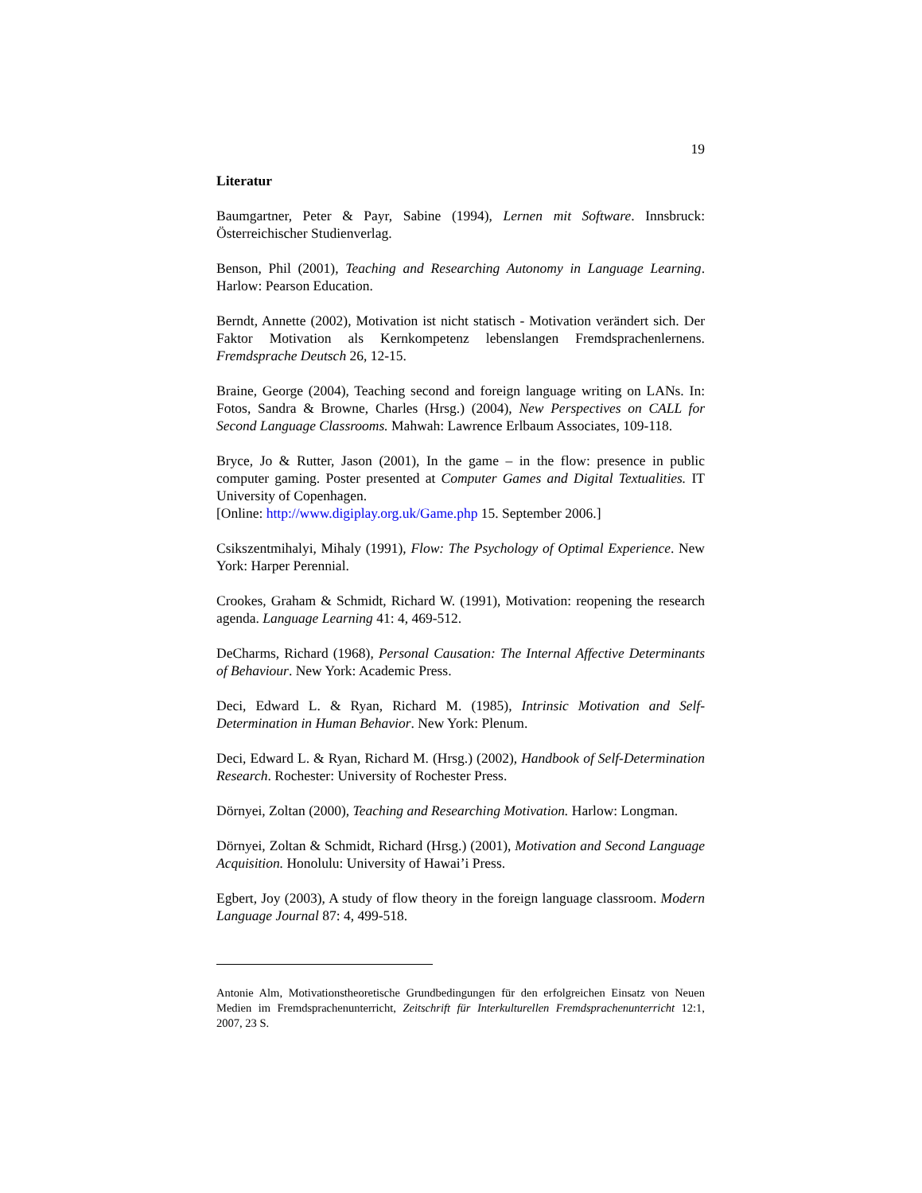19
Literatur
Baumgartner, Peter & Payr, Sabine (1994), Lernen mit Software. Innsbruck: Österreichischer Studienverlag.
Benson, Phil (2001), Teaching and Researching Autonomy in Language Learning. Harlow: Pearson Education.
Berndt, Annette (2002), Motivation ist nicht statisch - Motivation verändert sich. Der Faktor Motivation als Kernkompetenz lebenslangen Fremdsprachenlernens. Fremdsprache Deutsch 26, 12-15.
Braine, George (2004), Teaching second and foreign language writing on LANs. In: Fotos, Sandra & Browne, Charles (Hrsg.) (2004), New Perspectives on CALL for Second Language Classrooms. Mahwah: Lawrence Erlbaum Associates, 109-118.
Bryce, Jo & Rutter, Jason (2001), In the game – in the flow: presence in public computer gaming. Poster presented at Computer Games and Digital Textualities. IT University of Copenhagen.
[Online: http://www.digiplay.org.uk/Game.php 15. September 2006.]
Csikszentmihalyi, Mihaly (1991), Flow: The Psychology of Optimal Experience. New York: Harper Perennial.
Crookes, Graham & Schmidt, Richard W. (1991), Motivation: reopening the research agenda. Language Learning 41: 4, 469-512.
DeCharms, Richard (1968), Personal Causation: The Internal Affective Determinants of Behaviour. New York: Academic Press.
Deci, Edward L. & Ryan, Richard M. (1985), Intrinsic Motivation and Self-Determination in Human Behavior. New York: Plenum.
Deci, Edward L. & Ryan, Richard M. (Hrsg.) (2002), Handbook of Self-Determination Research. Rochester: University of Rochester Press.
Dörnyei, Zoltan (2000), Teaching and Researching Motivation. Harlow: Longman.
Dörnyei, Zoltan & Schmidt, Richard (Hrsg.) (2001), Motivation and Second Language Acquisition. Honolulu: University of Hawai’i Press.
Egbert, Joy (2003), A study of flow theory in the foreign language classroom. Modern Language Journal 87: 4, 499-518.
Antonie Alm, Motivationstheoretische Grundbedingungen für den erfolgreichen Einsatz von Neuen Medien im Fremdsprachenunterricht, Zeitschrift für Interkulturellen Fremdsprachenunterricht 12:1, 2007, 23 S.